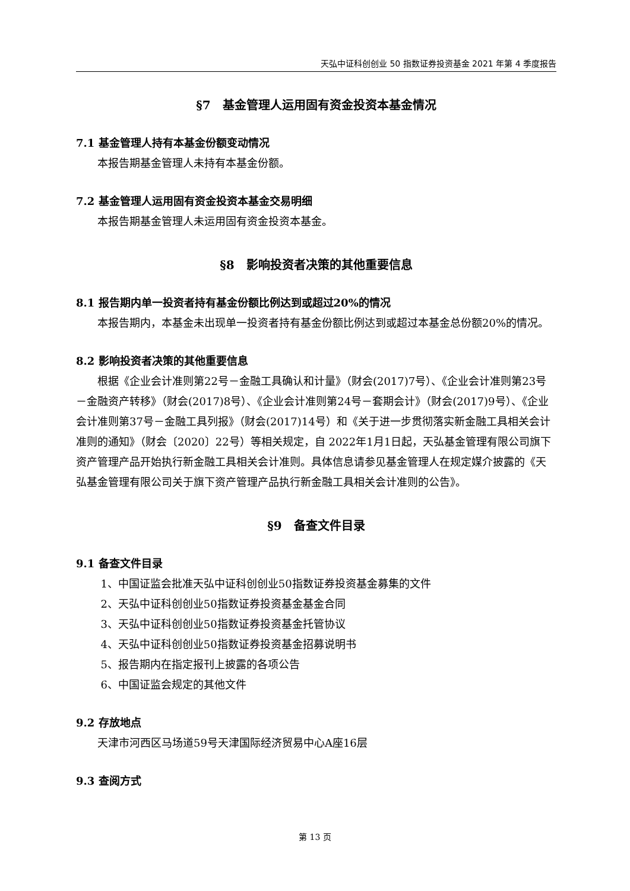天弘中证科创创业 50 指数证券投资基金 2021 年第 4 季度报告
§7　基金管理人运用固有资金投资本基金情况
7.1 基金管理人持有本基金份额变动情况
本报告期基金管理人未持有本基金份额。
7.2 基金管理人运用固有资金投资本基金交易明细
本报告期基金管理人未运用固有资金投资本基金。
§8　影响投资者决策的其他重要信息
8.1 报告期内单一投资者持有基金份额比例达到或超过20%的情况
本报告期内，本基金未出现单一投资者持有基金份额比例达到或超过本基金总份额20%的情况。
8.2 影响投资者决策的其他重要信息
根据《企业会计准则第22号－金融工具确认和计量》（财会(2017)7号）、《企业会计准则第23号－金融资产转移》（财会(2017)8号）、《企业会计准则第24号－套期会计》（财会(2017)9号）、《企业会计准则第37号－金融工具列报》（财会(2017)14号）和《关于进一步贯彻落实新金融工具相关会计准则的通知》（财会〔2020〕22号）等相关规定，自 2022年1月1日起，天弘基金管理有限公司旗下资产管理产品开始执行新金融工具相关会计准则。具体信息请参见基金管理人在规定媒介披露的《天弘基金管理有限公司关于旗下资产管理产品执行新金融工具相关会计准则的公告》。
§9　备查文件目录
9.1 备查文件目录
1、中国证监会批准天弘中证科创创业50指数证券投资基金募集的文件
2、天弘中证科创创业50指数证券投资基金基金合同
3、天弘中证科创创业50指数证券投资基金托管协议
4、天弘中证科创创业50指数证券投资基金招募说明书
5、报告期内在指定报刊上披露的各项公告
6、中国证监会规定的其他文件
9.2 存放地点
天津市河西区马场道59号天津国际经济贸易中心A座16层
9.3 查阅方式
第 13 页